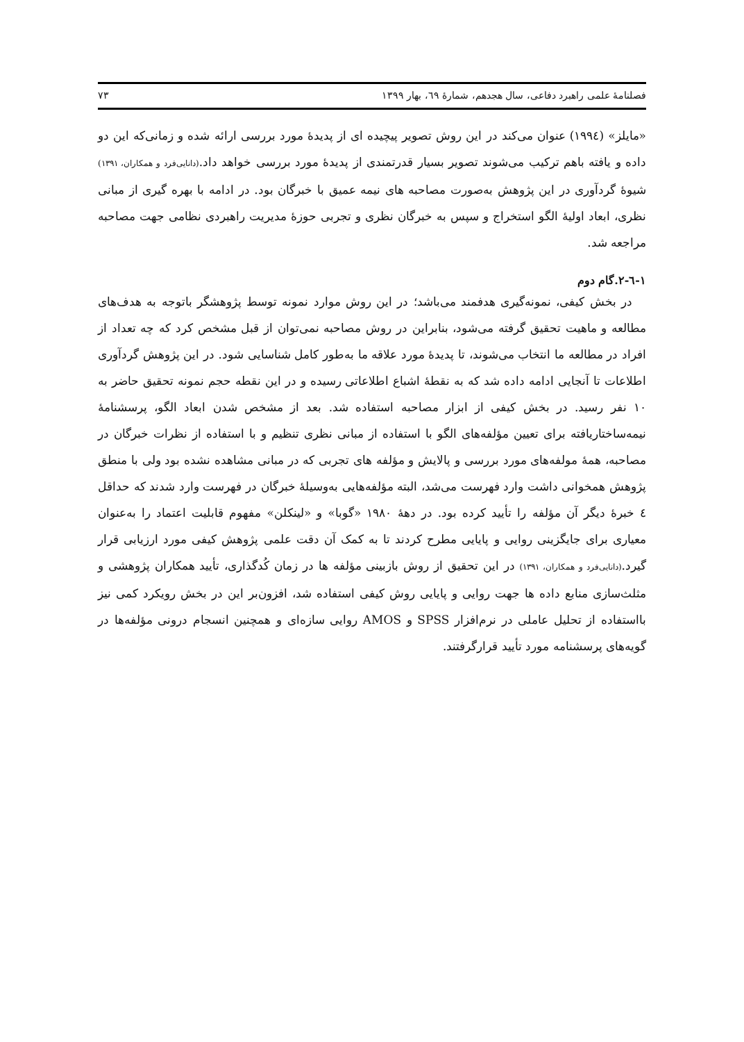فصلنامهٔ علمی راهبرد دفاعی، سال هجدهم، شمارهٔ ٦٩، بهار ١٣٩٩ ٧٣
«مایلز» (١٩٩٤) عنوان می‌کند در این روش تصویر پیچیده ای از پدیدهٔ مورد بررسی ارائه شده و زمانی‌که این دو داده و یافته باهم ترکیب می‌شوند تصویر بسیار قدرتمندی از پدیدهٔ مورد بررسی خواهد داد.(دانایی‌فرد و همکاران، ١٣٩١) شیوهٔ گردآوری در این پژوهش به‌صورت مصاحبه های نیمه عمیق با خبرگان بود. در ادامه با بهره گیری از مبانی نظری، ابعاد اولیهٔ الگو استخراج و سپس به خبرگان نظری و تجربی حوزهٔ مدیریت راهبردی نظامی جهت مصاحبه مراجعه شد.
١-٦-٢.گام دوم
در بخش کیفی، نمونه‌گیری هدفمند می‌باشد؛ در این روش موارد نمونه توسط پژوهشگر باتوجه به هدف‌های مطالعه و ماهیت تحقیق گرفته می‌شود، بنابراین در روش مصاحبه نمی‌توان از قبل مشخص کرد که چه تعداد از افراد در مطالعه ما انتخاب می‌شوند، تا پدیدهٔ مورد علاقه ما به‌طور کامل شناسایی شود. در این پژوهش گردآوری اطلاعات تا آنجایی ادامه داده شد که به نقطهٔ اشباع اطلاعاتی رسیده و در این نقطه حجم نمونه تحقیق حاضر به ١٠ نفر رسید. در بخش کیفی از ابزار مصاحبه استفاده شد. بعد از مشخص شدن ابعاد الگو، پرسشنامهٔ نیمه‌ساختاریافته برای تعیین مؤلفه‌های الگو با استفاده از مبانی نظری تنظیم و با استفاده از نظرات خبرگان در مصاحبه، همهٔ مولفه‌های مورد بررسی و پالایش و مؤلفه های تجربی که در مبانی مشاهده نشده بود ولی با منطق پژوهش همخوانی داشت وارد فهرست می‌شد، البته مؤلفه‌هایی به‌وسیلهٔ خبرگان در فهرست وارد شدند که حداقل ٤ خبرهٔ دیگر آن مؤلفه را تأیید کرده بود. در دههٔ ١٩٨٠ «گوبا» و «لینکلن» مفهوم قابلیت اعتماد را به‌عنوان معیاری برای جایگزینی روایی و پایایی مطرح کردند تا به کمک آن دقت علمی پژوهش کیفی مورد ارزیابی قرار گیرد.(دانایی‌فرد و همکاران، ١٣٩١) در این تحقیق از روش بازبینی مؤلفه ها در زمان کُدگذاری، تأیید همکاران پژوهشی و مثلث‌سازی منابع داده ها جهت روایی و پایایی روش کیفی استفاده شد، افزون‌بر این در بخش رویکرد کمی نیز بااستفاده از تحلیل عاملی در نرم‌افزار SPSS و AMOS روایی سازه‌ای و همچنین انسجام درونی مؤلفه‌ها در گویه‌های پرسشنامه مورد تأیید قرارگرفتند.